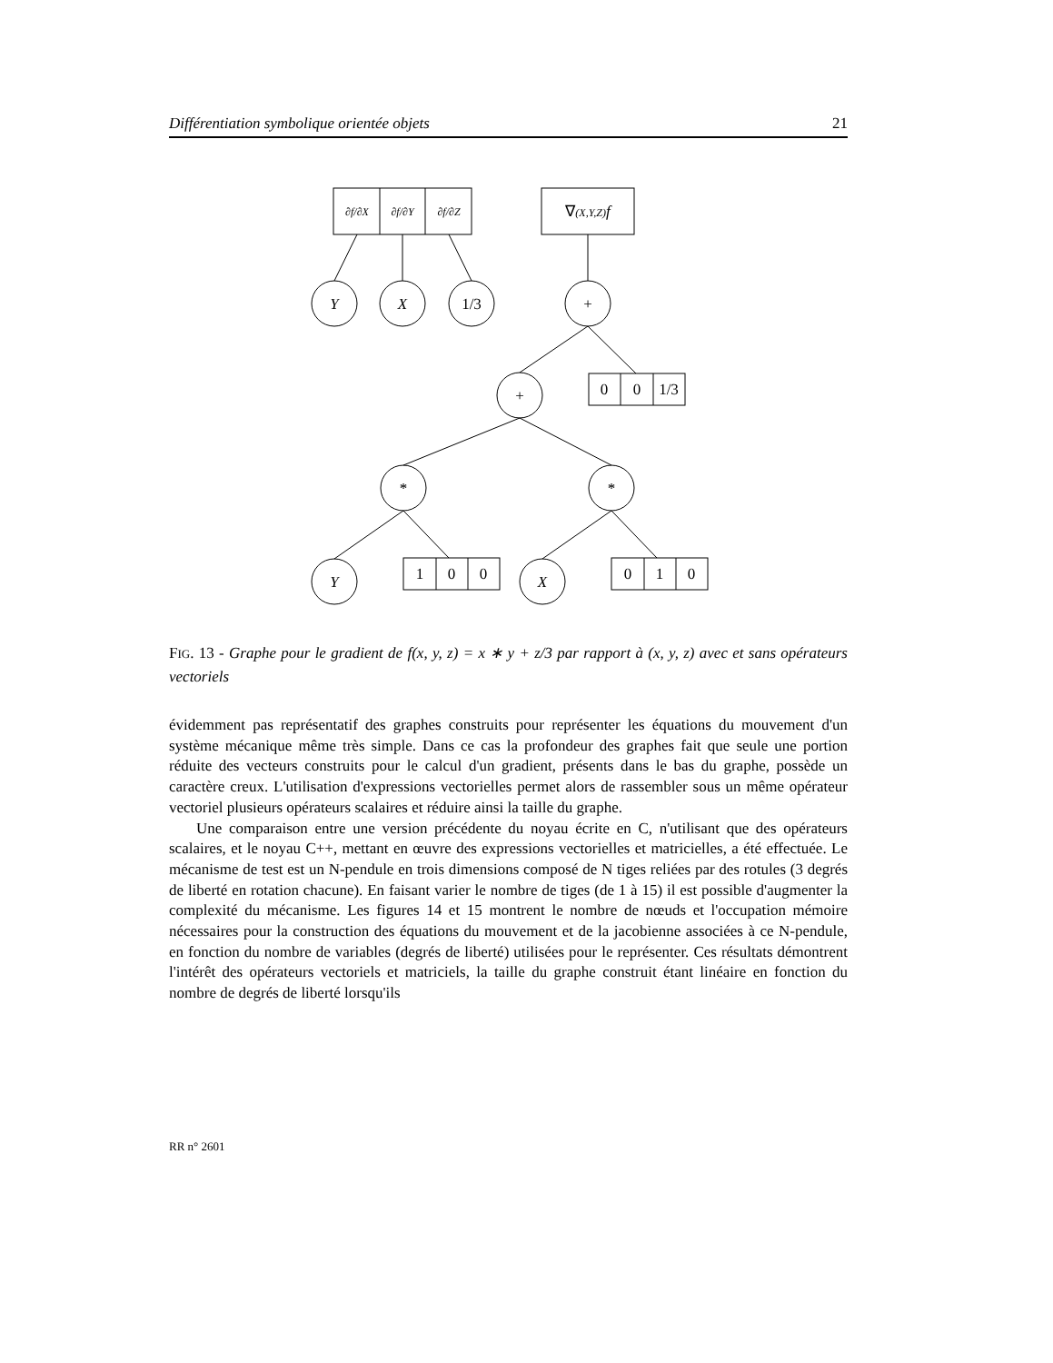Différentiation symbolique orientée objets 21
∂f/∂X
∂f/∂Y
∂f/∂Z
∇(X,Y,Z)f
Y
X
1/3
+
+
0
0
1/3
*
*
Y
1
0
0
X
0
1
0
FIG. 13 - Graphe pour le gradient de f(x, y, z) = x ∗ y + z/3 par rapport à (x, y, z) avec et sans opérateurs vectoriels
évidemment pas représentatif des graphes construits pour représenter les équations du mouvement d'un système mécanique même très simple. Dans ce cas la profondeur des graphes fait que seule une portion réduite des vecteurs construits pour le calcul d'un gradient, présents dans le bas du graphe, possède un caractère creux. L'utilisation d'expressions vectorielles permet alors de rassembler sous un même opérateur vectoriel plusieurs opérateurs scalaires et réduire ainsi la taille du graphe.
Une comparaison entre une version précédente du noyau écrite en C, n'utilisant que des opérateurs scalaires, et le noyau C++, mettant en œuvre des expressions vectorielles et matricielles, a été effectuée. Le mécanisme de test est un N-pendule en trois dimensions composé de N tiges reliées par des rotules (3 degrés de liberté en rotation chacune). En faisant varier le nombre de tiges (de 1 à 15) il est possible d'augmenter la complexité du mécanisme. Les figures 14 et 15 montrent le nombre de nœuds et l'occupation mémoire nécessaires pour la construction des équations du mouvement et de la jacobienne associées à ce N-pendule, en fonction du nombre de variables (degrés de liberté) utilisées pour le représenter. Ces résultats démontrent l'intérêt des opérateurs vectoriels et matriciels, la taille du graphe construit étant linéaire en fonction du nombre de degrés de liberté lorsqu'ils
RR n° 2601